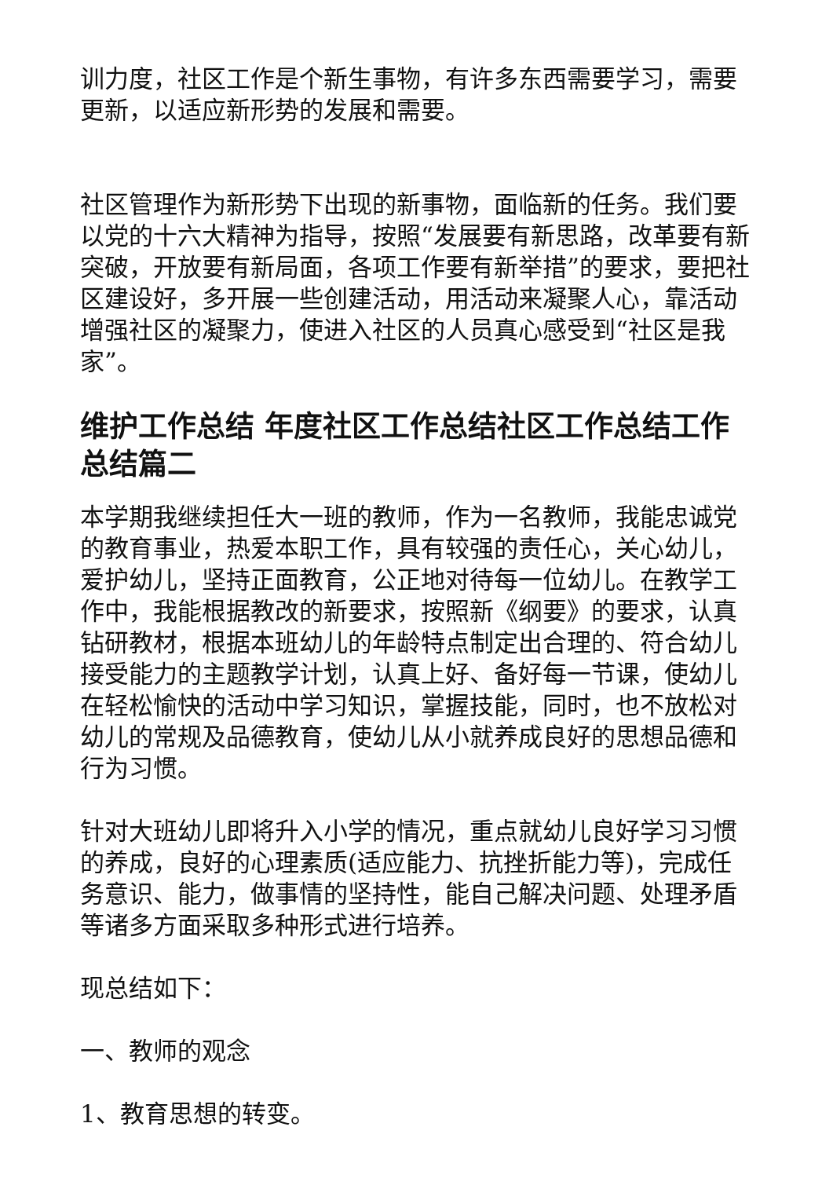训力度，社区工作是个新生事物，有许多东西需要学习，需要更新，以适应新形势的发展和需要。
社区管理作为新形势下出现的新事物，面临新的任务。我们要以党的十六大精神为指导，按照“发展要有新思路，改革要有新突破，开放要有新局面，各项工作要有新举措”的要求，要把社区建设好，多开展一些创建活动，用活动来凝聚人心，靠活动增强社区的凝聚力，使进入社区的人员真心感受到“社区是我家”。
维护工作总结 年度社区工作总结社区工作总结工作总结篇二
本学期我继续担任大一班的教师，作为一名教师，我能忠诚党的教育事业，热爱本职工作，具有较强的责任心，关心幼儿，爱护幼儿，坚持正面教育，公正地对待每一位幼儿。在教学工作中，我能根据教改的新要求，按照新《纲要》的要求，认真钻研教材，根据本班幼儿的年龄特点制定出合理的、符合幼儿接受能力的主题教学计划，认真上好、备好每一节课，使幼儿在轻松愉快的活动中学习知识，掌握技能，同时，也不放松对幼儿的常规及品德教育，使幼儿从小就养成良好的思想品德和行为习惯。
针对大班幼儿即将升入小学的情况，重点就幼儿良好学习习惯的养成，良好的心理素质(适应能力、抗挫折能力等)，完成任务意识、能力，做事情的坚持性，能自己解决问题、处理矛盾等诸多方面采取多种形式进行培养。
现总结如下：
一、教师的观念
1、教育思想的转变。